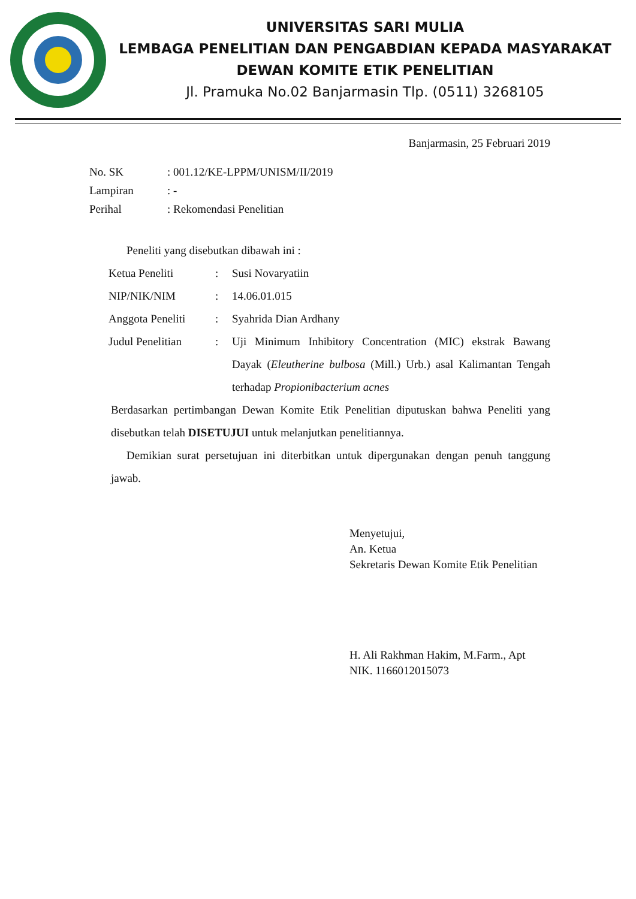UNIVERSITAS SARI MULIA
LEMBAGA PENELITIAN DAN PENGABDIAN KEPADA MASYARAKAT
DEWAN KOMITE ETIK PENELITIAN
Jl. Pramuka No.02 Banjarmasin Tlp. (0511) 3268105
Banjarmasin, 25 Februari 2019
| No. SK | : 001.12/KE-LPPM/UNISM/II/2019 |
| Lampiran | : - |
| Perihal | : Rekomendasi Penelitian |
Peneliti yang disebutkan dibawah ini :
| Ketua Peneliti | : | Susi Novaryatiin |
| NIP/NIK/NIM | : | 14.06.01.015 |
| Anggota Peneliti | : | Syahrida Dian Ardhany |
| Judul Penelitian | : | Uji Minimum Inhibitory Concentration (MIC) ekstrak Bawang Dayak ( Eleutherine bulbosa (Mill.) Urb.) asal Kalimantan Tengah terhadap Propionibacterium acnes |
Berdasarkan pertimbangan Dewan Komite Etik Penelitian diputuskan bahwa Peneliti yang disebutkan telah DISETUJUI untuk melanjutkan penelitiannya.
Demikian surat persetujuan ini diterbitkan untuk dipergunakan dengan penuh tanggung jawab.
Menyetujui,
An. Ketua
Sekretaris Dewan Komite Etik Penelitian
H. Ali Rakhman Hakim, M.Farm., Apt
NIK. 1166012015073